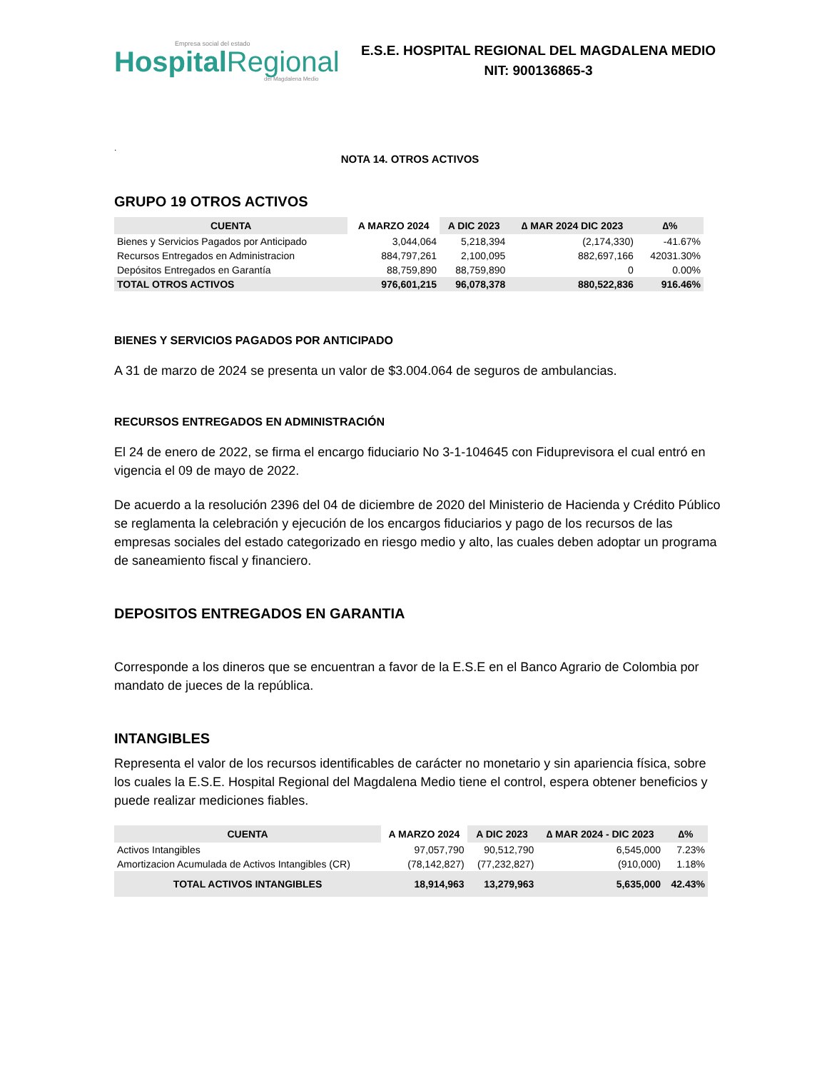Empresa social del estado
HospitalRegional
del Magdalena Medio
E.S.E. HOSPITAL REGIONAL DEL MAGDALENA MEDIO
NIT: 900136865-3
.
NOTA 14. OTROS ACTIVOS
GRUPO 19 OTROS ACTIVOS
| CUENTA | A MARZO 2024 | A DIC 2023 | ∆ MAR 2024 DIC 2023 | ∆% |
| --- | --- | --- | --- | --- |
| Bienes y Servicios Pagados por Anticipado | 3,044,064 | 5,218,394 | (2,174,330) | -41.67% |
| Recursos Entregados en Administracion | 884,797,261 | 2,100,095 | 882,697,166 | 42031.30% |
| Depósitos Entregados en Garantía | 88,759,890 | 88,759,890 | 0 | 0.00% |
| TOTAL OTROS ACTIVOS | 976,601,215 | 96,078,378 | 880,522,836 | 916.46% |
BIENES Y SERVICIOS PAGADOS POR ANTICIPADO
A 31 de marzo de 2024 se presenta un valor de $3.004.064 de seguros de ambulancias.
RECURSOS ENTREGADOS EN ADMINISTRACIÓN
El 24 de enero de 2022, se firma el encargo fiduciario No 3-1-104645 con Fiduprevisora el cual entró en vigencia el 09 de mayo de 2022.
De acuerdo a la resolución 2396 del 04 de diciembre de 2020 del Ministerio de Hacienda y Crédito Público se reglamenta la celebración y ejecución de los encargos fiduciarios y pago de los recursos de las empresas sociales del estado categorizado en riesgo medio y alto, las cuales deben adoptar un programa de saneamiento fiscal y financiero.
DEPOSITOS ENTREGADOS EN GARANTIA
Corresponde a los dineros que se encuentran a favor de la E.S.E en el Banco Agrario de Colombia por mandato de jueces de la república.
INTANGIBLES
Representa el valor de los recursos identificables de carácter no monetario y sin apariencia física, sobre los cuales la E.S.E. Hospital Regional del Magdalena Medio tiene el control, espera obtener beneficios y puede realizar mediciones fiables.
| CUENTA | A MARZO 2024 | A DIC 2023 | ∆ MAR 2024 - DIC 2023 | ∆% |
| --- | --- | --- | --- | --- |
| Activos Intangibles | 97,057,790 | 90,512,790 | 6,545,000 | 7.23% |
| Amortizacion Acumulada de Activos Intangibles (CR) | (78,142,827) | (77,232,827) | (910,000) | 1.18% |
| TOTAL ACTIVOS INTANGIBLES | 18,914,963 | 13,279,963 | 5,635,000 | 42.43% |